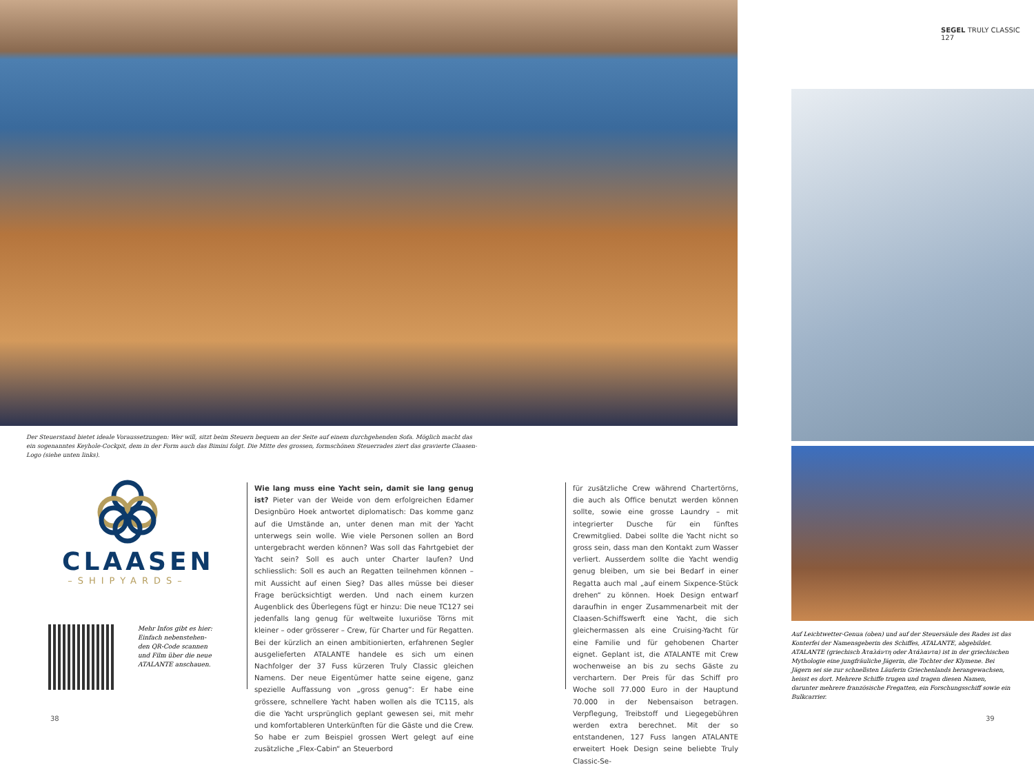SEGEL TRULY CLASSIC 127
Der Steuerstand bietet ideale Voraussetzungen: Wer will, sitzt beim Steuern bequem an der Seite auf einem durchgehenden Sofa. Möglich macht das ein sogenanntes Keyhole-Cockpit, dem in der Form auch das Bimini folgt. Die Mitte des grossen, formschönen Steuerrades ziert das gravierte Claasen-Logo (siehe unten links).
CLAASEN
–SHIPYARDS–
Mehr Infos gibt es hier: Einfach nebenstehen-den QR-Code scannen und Film über die neue ATALANTE anschauen.
Wie lang muss eine Yacht sein, damit sie lang genug ist? Pieter van der Weide von dem erfolgreichen Edamer Designbüro Hoek antwortet diplomatisch: Das komme ganz auf die Umstände an, unter denen man mit der Yacht unterwegs sein wolle. Wie viele Personen sollen an Bord untergebracht werden können? Was soll das Fahrtgebiet der Yacht sein? Soll es auch unter Charter laufen? Und schliesslich: Soll es auch an Regatten teilnehmen können – mit Aussicht auf einen Sieg? Das alles müsse bei dieser Frage berücksichtigt werden. Und nach einem kurzen Augenblick des Überlegens fügt er hinzu: Die neue TC127 sei jedenfalls lang genug für weltweite luxuriöse Törns mit kleiner – oder grösserer – Crew, für Charter und für Regatten. Bei der kürzlich an einen ambitionierten, erfahrenen Segler ausgelieferten ATALANTE handele es sich um einen Nachfolger der 37 Fuss kürzeren Truly Classic gleichen Namens. Der neue Eigentümer hatte seine eigene, ganz spezielle Auffassung von „gross genug“: Er habe eine grössere, schnellere Yacht haben wollen als die TC115, als die die Yacht ursprünglich geplant gewesen sei, mit mehr und komfortableren Unterkünften für die Gäste und die Crew. So habe er zum Beispiel grossen Wert gelegt auf eine zusätzliche „Flex-Cabin“ an Steuerbord
für zusätzliche Crew während Chartertörns, die auch als Office benutzt werden können sollte, sowie eine grosse Laundry – mit integrierter Dusche für ein fünftes Crewmitglied. Dabei sollte die Yacht nicht so gross sein, dass man den Kontakt zum Wasser verliert. Ausserdem sollte die Yacht wendig genug bleiben, um sie bei Bedarf in einer Regatta auch mal „auf einem Sixpence-Stück drehen“ zu können. Hoek Design entwarf daraufhin in enger Zusammenarbeit mit der Claasen-Schiffswerft eine Yacht, die sich gleichermassen als eine Cruising-Yacht für eine Familie und für gehobenen Charter eignet. Geplant ist, die ATALANTE mit Crew wochenweise an bis zu sechs Gäste zu verchartern. Der Preis für das Schiff pro Woche soll 77.000 Euro in der Hauptund 70.000 in der Nebensaison betragen. Verpflegung, Treibstoff und Liegegebühren werden extra berechnet. Mit der so entstandenen, 127 Fuss langen ATALANTE erweitert Hoek Design seine beliebte Truly Classic-Se-
Auf Leichtwetter-Genua (oben) und auf der Steuersäule des Rades ist das Konterfei der Namensgeberin des Schiffes, ATALANTE, abgebildet. ATALANTE (griechisch Ἀταλάντη oder Ἀτάλαντα) ist in der griechischen Mythologie eine jungfräuliche Jägerin, die Tochter der Klymene. Bei Jägern sei sie zur schnellsten Läuferin Griechenlands herangewachsen, heisst es dort. Mehrere Schiffe trugen und tragen diesen Namen, darunter mehrere französische Fregatten, ein Forschungsschiff sowie ein Bulkcarrier.
38 39